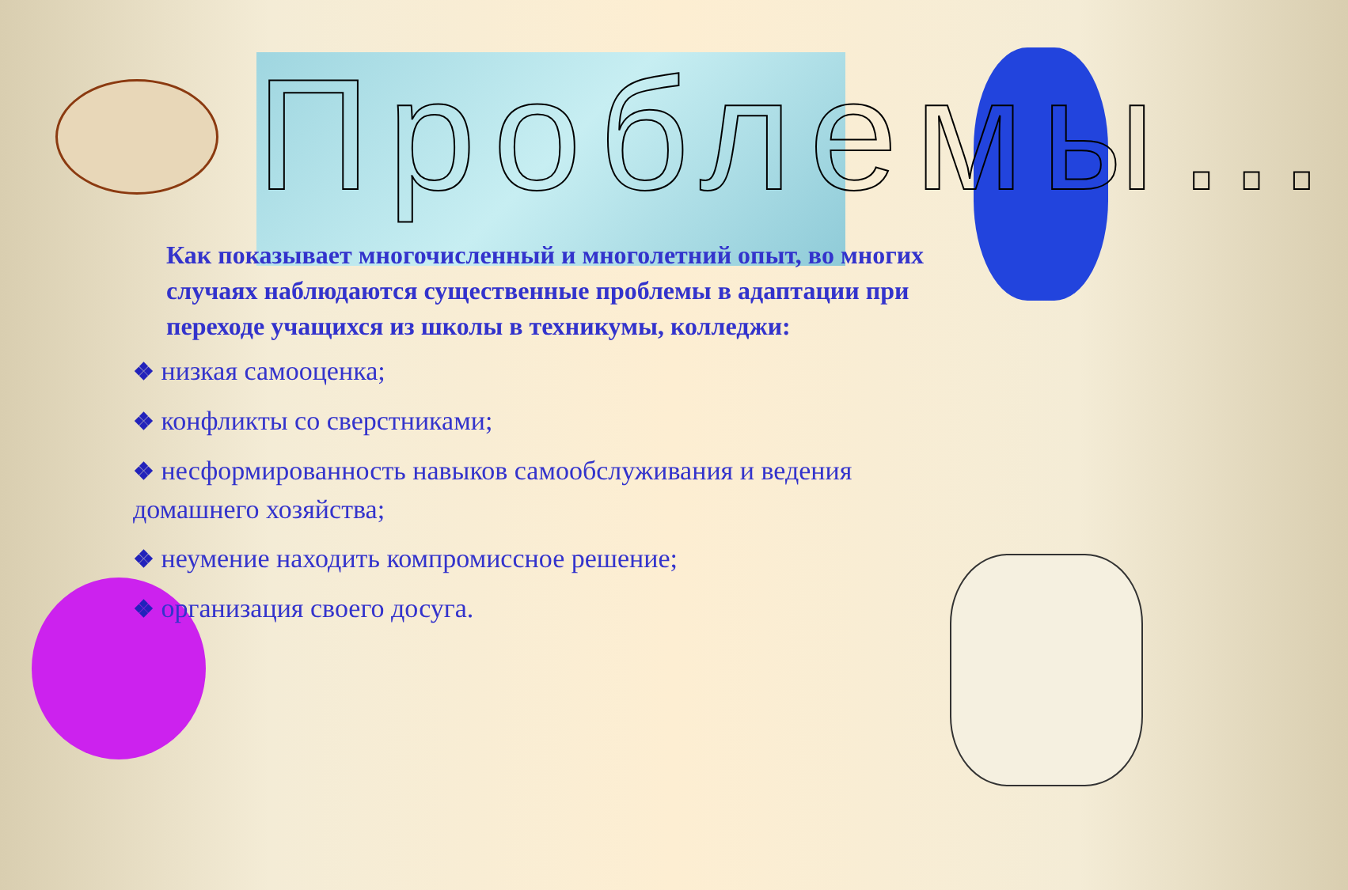Проблемы…
Как показывает многочисленный и многолетний опыт, во многих случаях наблюдаются существенные проблемы в адаптации при переходе учащихся из школы в техникумы, колледжи:
❖ низкая самооценка;
❖ конфликты со сверстниками;
❖ несформированность навыков самообслуживания и ведения домашнего хозяйства;
❖ неумение находить компромиссное решение;
❖ организация своего досуга.